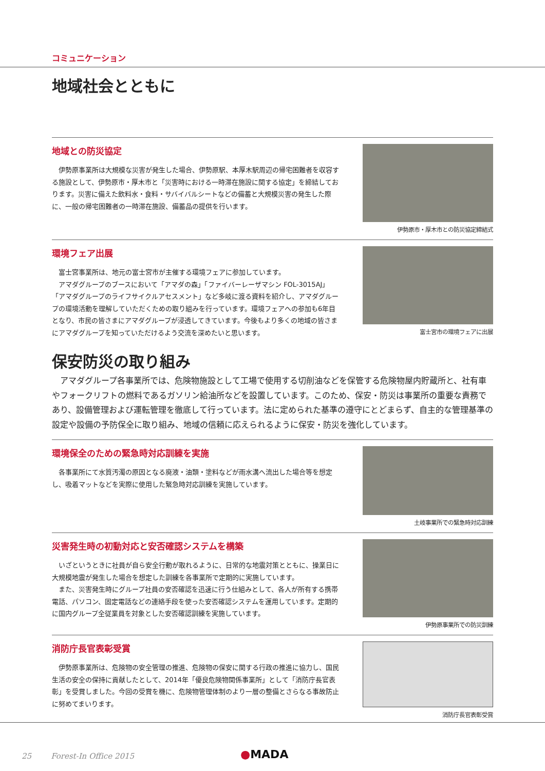コミュニケーション
地域社会とともに
地域との防災協定
伊勢原事業所は大規模な災害が発生した場合、伊勢原駅、本厚木駅周辺の帰宅困難者を収容する施設として、伊勢原市・厚木市と「災害時における一時滞在施設に関する協定」を締結しております。災害に備えた飲料水・食料・サバイバルシートなどの備蓄と大規模災害の発生した際に、一般の帰宅困難者の一時滞在施設、備蓄品の提供を行います。
伊勢原市・厚木市との防災協定締結式
環境フェア出展
富士宮事業所は、地元の富士宮市が主催する環境フェアに参加しています。
アマダグループのブースにおいて「アマダの森」「ファイバーレーザマシン FOL-3015AJ」「アマダグループのライフサイクルアセスメント」など多岐に渡る資料を紹介し、アマダグループの環境活動を理解していただくための取り組みを行っています。環境フェアへの参加も6年目となり、市民の皆さまにアマダグループが浸透してきています。今後もより多くの地域の皆さまにアマダグループを知っていただけるよう交流を深めたいと思います。
富士宮市の環境フェアに出展
保安防災の取り組み
アマダグループ各事業所では、危険物施設として工場で使用する切削油などを保管する危険物屋内貯蔵所と、社有車やフォークリフトの燃料であるガソリン給油所などを設置しています。このため、保安・防災は事業所の重要な責務であり、設備管理および運転管理を徹底して行っています。法に定められた基準の遵守にとどまらず、自主的な管理基準の設定や設備の予防保全に取り組み、地域の信頼に応えられるように保安・防災を強化しています。
環境保全のための緊急時対応訓練を実施
各事業所にて水質汚濁の原因となる廃液・油類・塗料などが雨水溝へ流出した場合等を想定し、吸着マットなどを実際に使用した緊急時対応訓練を実施しています。
土岐事業所での緊急時対応訓練
災害発生時の初動対応と安否確認システムを構築
いざというときに社員が自ら安全行動が取れるように、日常的な地震対策とともに、操業日に大規模地震が発生した場合を想定した訓練を各事業所で定期的に実施しています。
また、災害発生時にグループ社員の安否確認を迅速に行う仕組みとして、各人が所有する携帯電話、パソコン、固定電話などの連絡手段を使った安否確認システムを運用しています。定期的に国内グループ全従業員を対象とした安否確認訓練を実施しています。
伊勢原事業所での防災訓練
消防庁長官表彰受賞
伊勢原事業所は、危険物の安全管理の推進、危険物の保安に関する行政の推進に協力し、国民生活の安全の保持に貢献したとして、2014年「優良危険物関係事業所」として「消防庁長官表彰」を受賞しました。今回の受賞を機に、危険物管理体制のより一層の整備とさらなる事故防止に努めてまいります。
消防庁長官表彰受賞
25 Forest-In Office 2015
●MADA